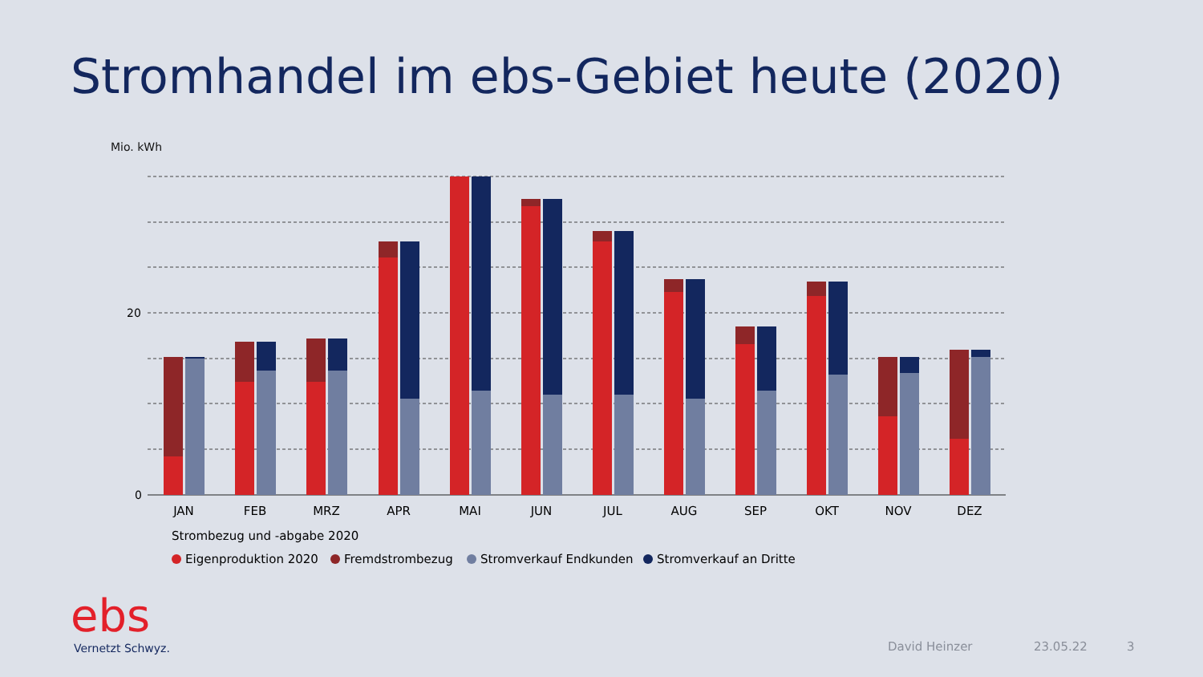Stromhandel im ebs-Gebiet heute (2020)
Mio. kWh
20
0
JAN
FEB
MRZ
APR
MAI
JUN
JUL
AUG
SEP
OKT
NOV
DEZ
Strombezug und -abgabe 2020
Eigenproduktion 2020
Fremdstrombezug
Stromverkauf Endkunden
Stromverkauf an Dritte
ebs
Vernetzt Schwyz. David Heinzer 23.05.22 3